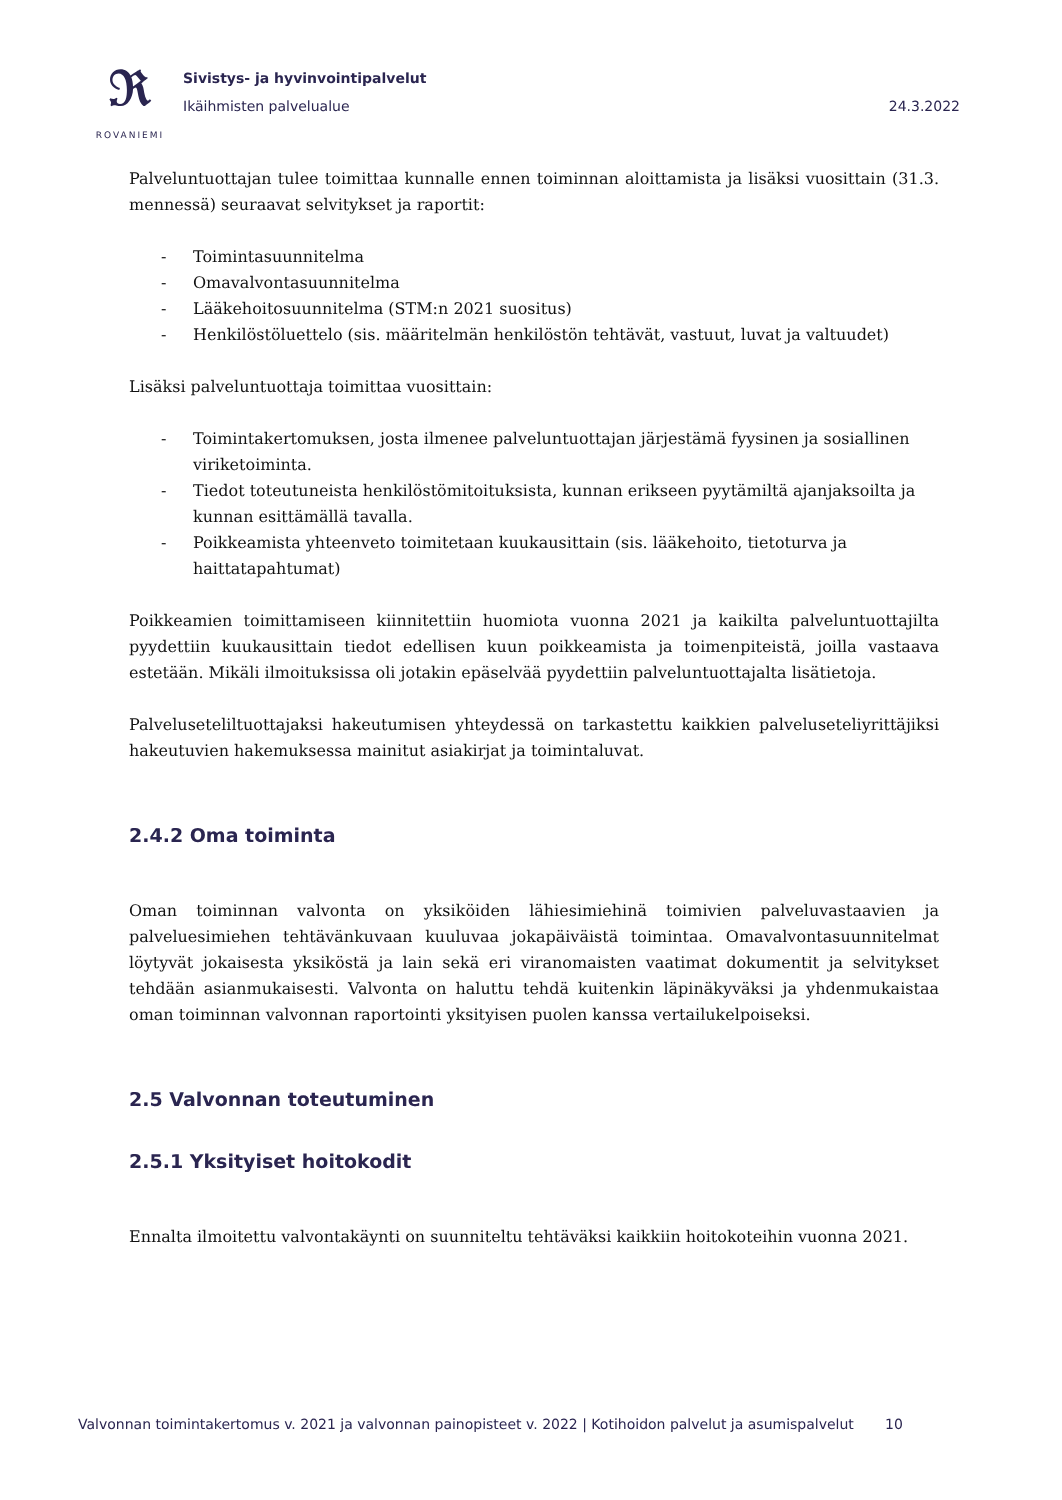𝕽
ROVANIEMI
Sivistys- ja hyvinvointipalvelut
Ikäihmisten palvelualue 24.3.2022
Palveluntuottajan tulee toimittaa kunnalle ennen toiminnan aloittamista ja lisäksi vuosittain (31.3. mennessä) seuraavat selvitykset ja raportit:
- Toimintasuunnitelma
- Omavalvontasuunnitelma
- Lääkehoitosuunnitelma (STM:n 2021 suositus)
- Henkilöstöluettelo (sis. määritelmän henkilöstön tehtävät, vastuut, luvat ja valtuudet)
Lisäksi palveluntuottaja toimittaa vuosittain:
- Toimintakertomuksen, josta ilmenee palveluntuottajan järjestämä fyysinen ja sosiallinen viriketoiminta.
- Tiedot toteutuneista henkilöstömitoituksista, kunnan erikseen pyytämiltä ajanjaksoilta ja kunnan esittämällä tavalla.
- Poikkeamista yhteenveto toimitetaan kuukausittain (sis. lääkehoito, tietoturva ja haittatapahtumat)
Poikkeamien toimittamiseen kiinnitettiin huomiota vuonna 2021 ja kaikilta palveluntuottajilta pyydettiin kuukausittain tiedot edellisen kuun poikkeamista ja toimenpiteistä, joilla vastaava estetään. Mikäli ilmoituksissa oli jotakin epäselvää pyydettiin palveluntuottajalta lisätietoja.
Palveluseteliltuottajaksi hakeutumisen yhteydessä on tarkastettu kaikkien palveluseteliyrittäjiksi hakeutuvien hakemuksessa mainitut asiakirjat ja toimintaluvat.
2.4.2 Oma toiminta
Oman toiminnan valvonta on yksiköiden lähiesimiehinä toimivien palveluvastaavien ja palveluesimiehen tehtävänkuvaan kuuluvaa jokapäiväistä toimintaa. Omavalvontasuunnitelmat löytyvät jokaisesta yksiköstä ja lain sekä eri viranomaisten vaatimat dokumentit ja selvitykset tehdään asianmukaisesti. Valvonta on haluttu tehdä kuitenkin läpinäkyväksi ja yhdenmukaistaa oman toiminnan valvonnan raportointi yksityisen puolen kanssa vertailukelpoiseksi.
2.5 Valvonnan toteutuminen
2.5.1 Yksityiset hoitokodit
Ennalta ilmoitettu valvontakäynti on suunniteltu tehtäväksi kaikkiin hoitokoteihin vuonna 2021.
Valvonnan toimintakertomus v. 2021 ja valvonnan painopisteet v. 2022 | Kotihoidon palvelut ja asumispalvelut 10